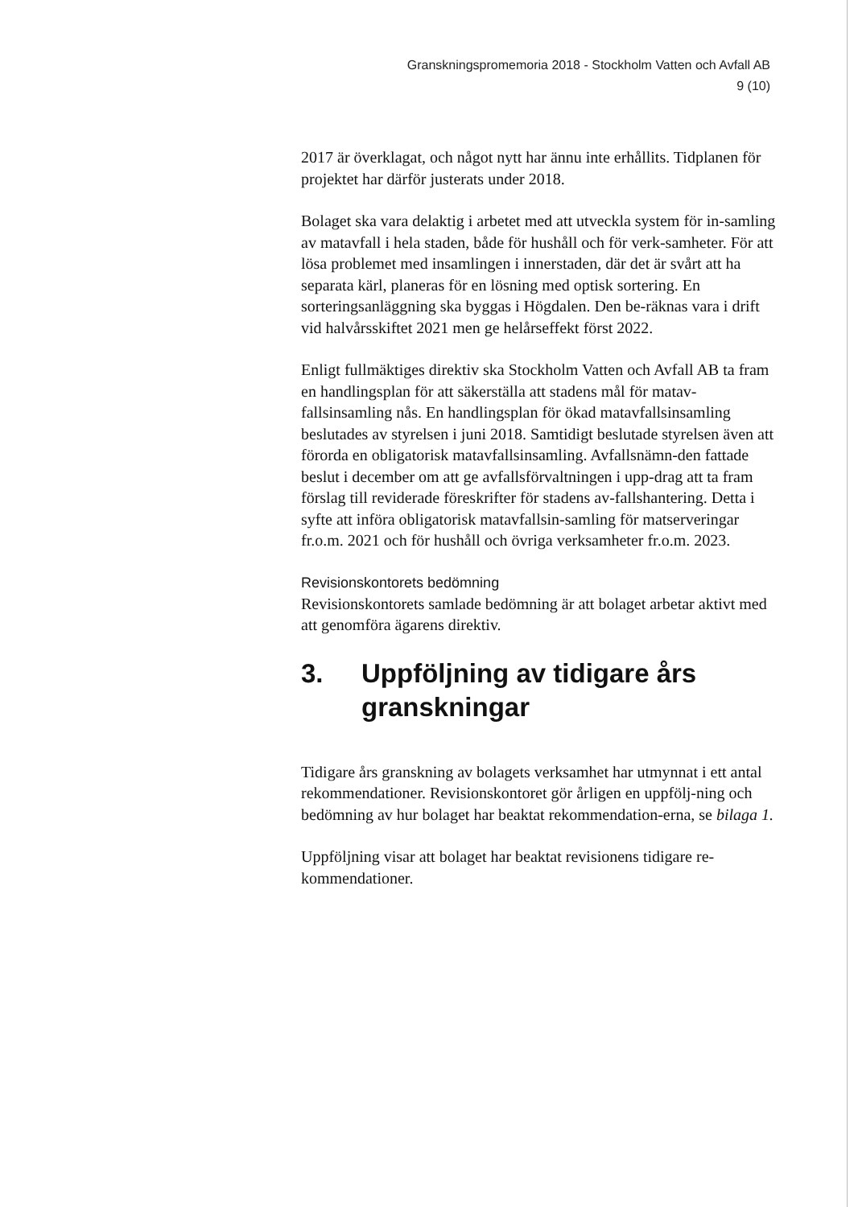Granskningspromemoria 2018 - Stockholm Vatten och Avfall AB
9 (10)
2017 är överklagat, och något nytt har ännu inte erhållits. Tidplanen för projektet har därför justerats under 2018.
Bolaget ska vara delaktig i arbetet med att utveckla system för in-samling av matavfall i hela staden, både för hushåll och för verk-samheter. För att lösa problemet med insamlingen i innerstaden, där det är svårt att ha separata kärl, planeras för en lösning med optisk sortering. En sorteringsanläggning ska byggas i Högdalen. Den be-räknas vara i drift vid halvårsskiftet 2021 men ge helårseffekt först 2022.
Enligt fullmäktiges direktiv ska Stockholm Vatten och Avfall AB ta fram en handlingsplan för att säkerställa att stadens mål för matav-fallsinsamling nås. En handlingsplan för ökad matavfallsinsamling beslutades av styrelsen i juni 2018. Samtidigt beslutade styrelsen även att förorda en obligatorisk matavfallsinsamling. Avfallsnämn-den fattade beslut i december om att ge avfallsförvaltningen i upp-drag att ta fram förslag till reviderade föreskrifter för stadens av-fallshantering. Detta i syfte att införa obligatorisk matavfallsin-samling för matserveringar fr.o.m. 2021 och för hushåll och övriga verksamheter fr.o.m. 2023.
Revisionskontorets bedömning
Revisionskontorets samlade bedömning är att bolaget arbetar aktivt med att genomföra ägarens direktiv.
3. Uppföljning av tidigare års granskningar
Tidigare års granskning av bolagets verksamhet har utmynnat i ett antal rekommendationer. Revisionskontoret gör årligen en uppfölj-ning och bedömning av hur bolaget har beaktat rekommendation-erna, se bilaga 1.
Uppföljning visar att bolaget har beaktat revisionens tidigare re-kommendationer.